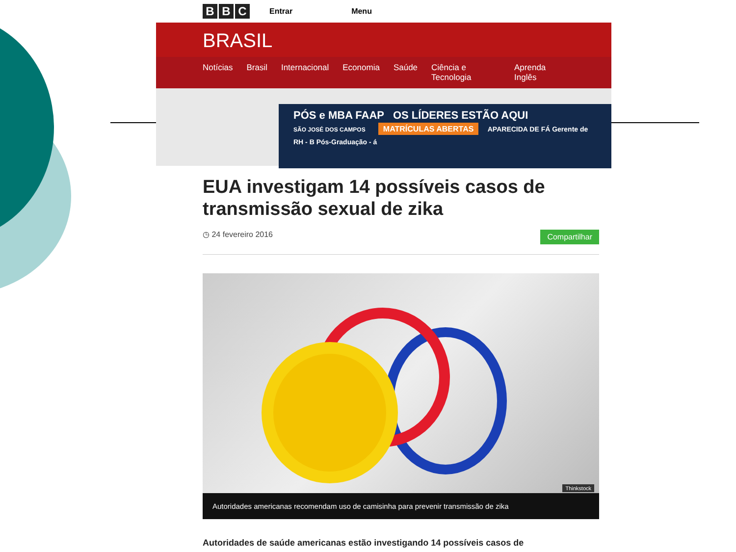B B C
Entrar Menu
BRASIL
Notícias Brasil Internacional Economia Saúde Ciência e Tecnologia Aprenda Inglês
PÓS e MBA FAAP OS LÍDERES ESTÃO AQUI
SÃO JOSÉ DOS CAMPOS MATRÍCULAS ABERTAS APARECIDA DE FÁ Gerente de RH - B Pós-Graduação - á
EUA investigam 14 possíveis casos de transmissão sexual de zika
◷ 24 fevereiro 2016 Compartilhar
Thinkstock
Autoridades americanas recomendam uso de camisinha para prevenir transmissão de zika
Autoridades de saúde americanas estão investigando 14 possíveis casos de